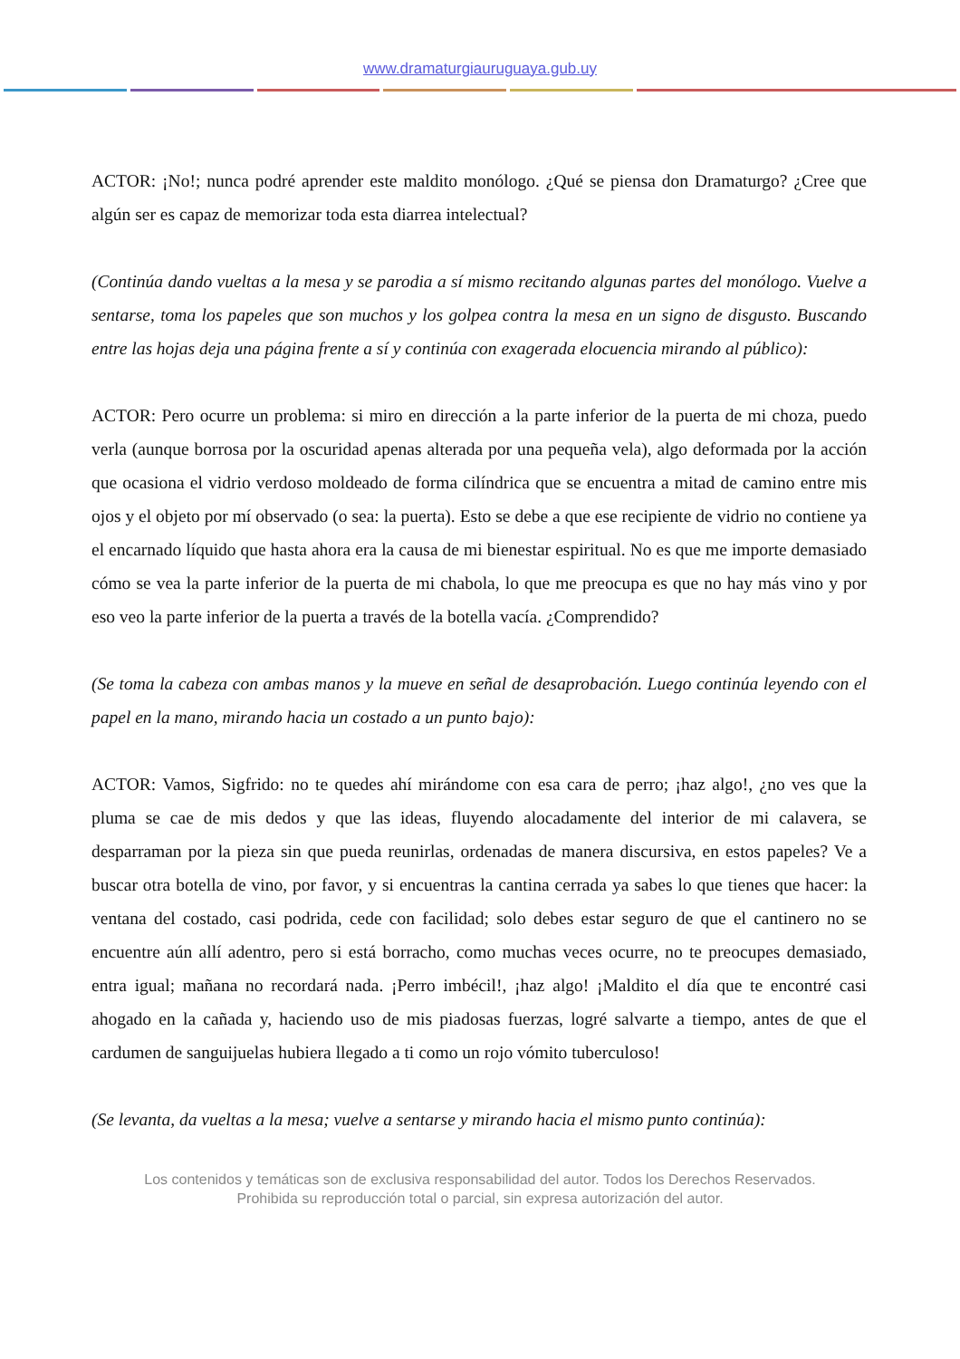www.dramaturgiauruguaya.gub.uy
ACTOR: ¡No!; nunca podré aprender este maldito monólogo. ¿Qué se piensa don Dramaturgo? ¿Cree que algún ser es capaz de memorizar toda esta diarrea intelectual?
(Continúa dando vueltas a la mesa y se parodia a sí mismo recitando algunas partes del monólogo. Vuelve a sentarse, toma los papeles que son muchos y los golpea contra la mesa en un signo de disgusto. Buscando entre las hojas deja una página frente a sí y continúa con exagerada elocuencia mirando al público):
ACTOR: Pero ocurre un problema: si miro en dirección a la parte inferior de la puerta de mi choza, puedo verla (aunque borrosa por la oscuridad apenas alterada por una pequeña vela), algo deformada por la acción que ocasiona el vidrio verdoso moldeado de forma cilíndrica que se encuentra a mitad de camino entre mis ojos y el objeto por mí observado (o sea: la puerta). Esto se debe a que ese recipiente de vidrio no contiene ya el encarnado líquido que hasta ahora era la causa de mi bienestar espiritual. No es que me importe demasiado cómo se vea la parte inferior de la puerta de mi chabola, lo que me preocupa es que no hay más vino y por eso veo la parte inferior de la puerta a través de la botella vacía. ¿Comprendido?
(Se toma la cabeza con ambas manos y la mueve en señal de desaprobación. Luego continúa leyendo con el papel en la mano, mirando hacia un costado a un punto bajo):
ACTOR: Vamos, Sigfrido: no te quedes ahí mirándome con esa cara de perro; ¡haz algo!, ¿no ves que la pluma se cae de mis dedos y que las ideas, fluyendo alocadamente del interior de mi calavera, se desparraman por la pieza sin que pueda reunirlas, ordenadas de manera discursiva, en estos papeles? Ve a buscar otra botella de vino, por favor, y si encuentras la cantina cerrada ya sabes lo que tienes que hacer: la ventana del costado, casi podrida, cede con facilidad; solo debes estar seguro de que el cantinero no se encuentre aún allí adentro, pero si está borracho, como muchas veces ocurre, no te preocupes demasiado, entra igual; mañana no recordará nada. ¡Perro imbécil!, ¡haz algo! ¡Maldito el día que te encontré casi ahogado en la cañada y, haciendo uso de mis piadosas fuerzas, logré salvarte a tiempo, antes de que el cardumen de sanguijuelas hubiera llegado a ti como un rojo vómito tuberculoso!
(Se levanta, da vueltas a la mesa; vuelve a sentarse y mirando hacia el mismo punto continúa):
Los contenidos y temáticas son de exclusiva responsabilidad del autor. Todos los Derechos Reservados.
Prohibida su reproducción total o parcial, sin expresa autorización del autor.